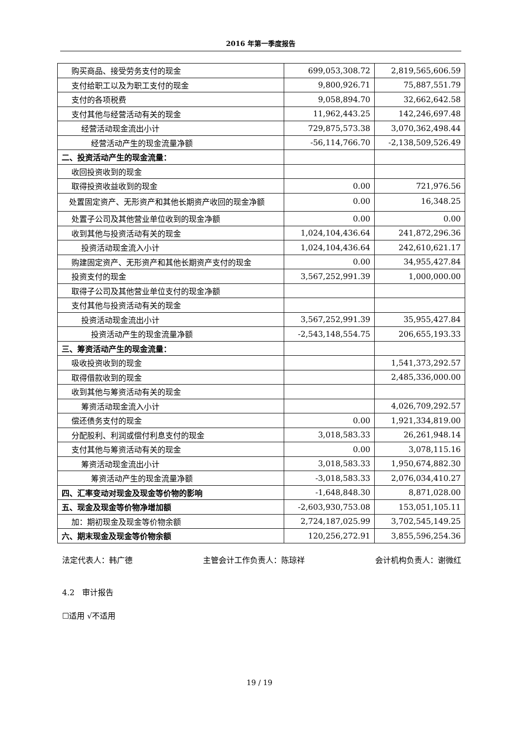2016 年第一季度报告
| 购买商品、接受劳务支付的现金 | 699,053,308.72 | 2,819,565,606.59 |
| 支付给职工以及为职工支付的现金 | 9,800,926.71 | 75,887,551.79 |
| 支付的各项税费 | 9,058,894.70 | 32,662,642.58 |
| 支付其他与经营活动有关的现金 | 11,962,443.25 | 142,246,697.48 |
| 经营活动现金流出小计 | 729,875,573.38 | 3,070,362,498.44 |
| 经营活动产生的现金流量净额 | -56,114,766.70 | -2,138,509,526.49 |
| 二、投资活动产生的现金流量： | | |
| 收回投资收到的现金 | | |
| 取得投资收益收到的现金 | 0.00 | 721,976.56 |
| 处置固定资产、无形资产和其他长期资产收回的现金净额 | 0.00 | 16,348.25 |
| 处置子公司及其他营业单位收到的现金净额 | 0.00 | 0.00 |
| 收到其他与投资活动有关的现金 | 1,024,104,436.64 | 241,872,296.36 |
| 投资活动现金流入小计 | 1,024,104,436.64 | 242,610,621.17 |
| 购建固定资产、无形资产和其他长期资产支付的现金 | 0.00 | 34,955,427.84 |
| 投资支付的现金 | 3,567,252,991.39 | 1,000,000.00 |
| 取得子公司及其他营业单位支付的现金净额 | | |
| 支付其他与投资活动有关的现金 | | |
| 投资活动现金流出小计 | 3,567,252,991.39 | 35,955,427.84 |
| 投资活动产生的现金流量净额 | -2,543,148,554.75 | 206,655,193.33 |
| 三、筹资活动产生的现金流量： | | |
| 吸收投资收到的现金 | | 1,541,373,292.57 |
| 取得借款收到的现金 | | 2,485,336,000.00 |
| 收到其他与筹资活动有关的现金 | | |
| 筹资活动现金流入小计 | | 4,026,709,292.57 |
| 偿还债务支付的现金 | 0.00 | 1,921,334,819.00 |
| 分配股利、利润或偿付利息支付的现金 | 3,018,583.33 | 26,261,948.14 |
| 支付其他与筹资活动有关的现金 | 0.00 | 3,078,115.16 |
| 筹资活动现金流出小计 | 3,018,583.33 | 1,950,674,882.30 |
| 筹资活动产生的现金流量净额 | -3,018,583.33 | 2,076,034,410.27 |
| 四、汇率变动对现金及现金等价物的影响 | -1,648,848.30 | 8,871,028.00 |
| 五、现金及现金等价物净增加额 | -2,603,930,753.08 | 153,051,105.11 |
| 加：期初现金及现金等价物余额 | 2,724,187,025.99 | 3,702,545,149.25 |
| 六、期末现金及现金等价物余额 | 120,256,272.91 | 3,855,596,254.36 |
法定代表人：韩广德 主管会计工作负责人：陈琼祥 会计机构负责人：谢微红
4.2　审计报告
☐适用 √不适用
19 / 19